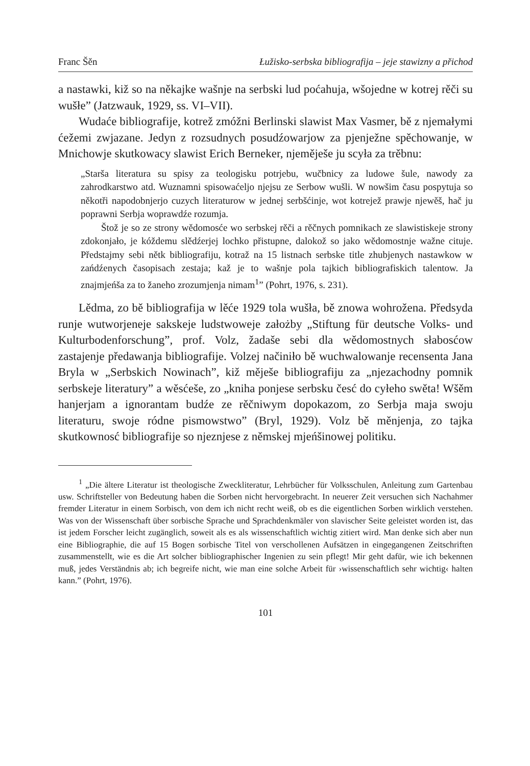Franc Šěn Łužisko-serbska bibliografija – jeje stawizny a přichod
a nastawki, kiž so na někajke wašnje na serbski lud poćahuja, wšojedne w kotrej rěči su wušłe” (Jatzwauk, 1929, ss. VI–VII).
Wudaće bibliografije, kotrež zmóžni Berlinski slawist Max Vasmer, bě z njemałymi ćežemi zwjazane. Jedyn z rozsudnych posudźowarjow za pjenježne spěchowanje, w Mnichowje skutkowacy slawist Erich Berneker, njeměješe ju scyła za trěbnu:
„Staršа literatura su spisy za teologisku potrjebu, wučbnicy za ludowe šule, nawody za zahrodkarstwo atd. Wuznamni spisowaćeljo njejsu ze Serbow wušli. W nowšim času pospytuja so někotři napodobnjerjo cuzych literaturow w jednej serbšćinje, wot kotrejež prawje njewěš, hač ju poprawni Serbja woprawdźe rozumja.
Štož je so ze strony wědomosće wo serbskej rěči a rěčnych pomnikach ze slawistiskeje strony zdokonjało, je kóždemu slědźerjej lochko přistupne, dalokož so jako wědomostnje wažne cituje. Předstajmy sebi nětk bibliografiju, kotraž na 15 listnach serbske title zhubjenych nastawkow w zańdźenych časopisach zestaja; kaž je to wašnje pola tajkich bibliografiskich talentow. Ja znajmjeńša za to žaneho zrozumjenja nimam<sup>1</sup>” (Pohrt, 1976, s. 231).
Lědma, zo bě bibliografija w lěće 1929 tola wušła, bě znowa wohrožena. Předsyda runje wutworjeneje sakskeje ludstwoweje założby „Stiftung für deutsche Volks- und Kulturbodenforschung”, prof. Volz, žadaše sebi dla wědomostnych słabosćow zastajenje předawanja bibliografije. Volzej načiniło bě wuchwalowanje recensenta Jana Bryla w „Serbskich Nowinach”, kiž měješe bibliografiju za „njezachodny pomnik serbskeje literatury” a wěsćeše, zo „kniha ponjese serbsku česć do cyłeho swěta! Wšěm hanjerjam a ignorantam budźe ze rěčniwym dopokazom, zo Serbja maja swoju literaturu, swoje ródne pismowstwo” (Bryl, 1929). Volz bě měnjenja, zo tajka skutkownosć bibliografije so njeznjese z němskej mjeńšinowej politiku.
<sup>1</sup> „Die ältere Literatur ist theologische Zweckliteratur, Lehrbücher für Volksschulen, Anleitung zum Gartenbau usw. Schriftsteller von Bedeutung haben die Sorben nicht hervorgebracht. In neuerer Zeit versuchen sich Nachahmer fremder Literatur in einem Sorbisch, von dem ich nicht recht weiß, ob es die eigentlichen Sorben wirklich verstehen. Was von der Wissenschaft über sorbische Sprache und Sprachdenkmäler von slavischer Seite geleistet worden ist, das ist jedem Forscher leicht zugänglich, soweit als es als wissenschaftlich wichtig zitiert wird. Man denke sich aber nun eine Bibliographie, die auf 15 Bogen sorbische Titel von verschollenen Aufsätzen in eingegangenen Zeitschriften zusammenstellt, wie es die Art solcher bibliographischer Ingenien zu sein pflegt! Mir geht dafür, wie ich bekennen muß, jedes Verständnis ab; ich begreife nicht, wie man eine solche Arbeit für ›wissenschaftlich sehr wichtig‹ halten kann.” (Pohrt, 1976).
101